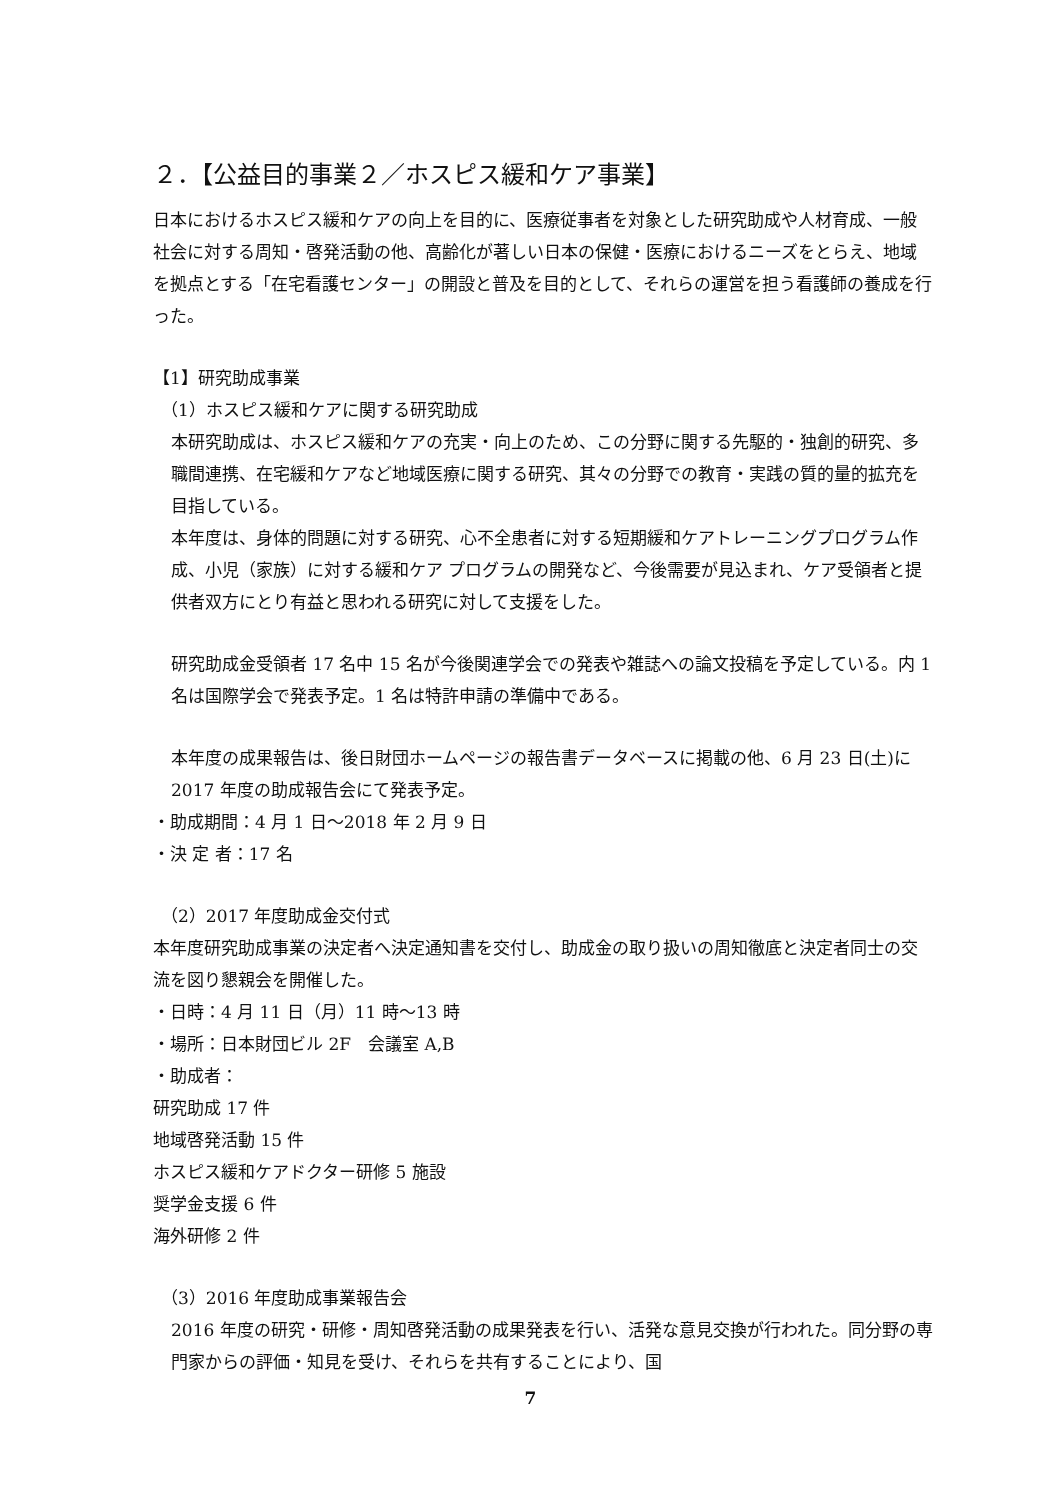２．【公益目的事業２／ホスピス緩和ケア事業】
日本におけるホスピス緩和ケアの向上を目的に、医療従事者を対象とした研究助成や人材育成、一般社会に対する周知・啓発活動の他、高齢化が著しい日本の保健・医療におけるニーズをとらえ、地域を拠点とする「在宅看護センター」の開設と普及を目的として、それらの運営を担う看護師の養成を行った。
【1】研究助成事業
（1）ホスピス緩和ケアに関する研究助成
本研究助成は、ホスピス緩和ケアの充実・向上のため、この分野に関する先駆的・独創的研究、多職間連携、在宅緩和ケアなど地域医療に関する研究、其々の分野での教育・実践の質的量的拡充を目指している。
本年度は、身体的問題に対する研究、心不全患者に対する短期緩和ケアトレーニングプログラム作成、小児（家族）に対する緩和ケア プログラムの開発など、今後需要が見込まれ、ケア受領者と提供者双方にとり有益と思われる研究に対して支援をした。
研究助成金受領者 17 名中 15 名が今後関連学会での発表や雑誌への論文投稿を予定している。内 1 名は国際学会で発表予定。1 名は特許申請の準備中である。
本年度の成果報告は、後日財団ホームページの報告書データベースに掲載の他、6 月 23 日(土)に 2017 年度の助成報告会にて発表予定。
・助成期間：4 月 1 日～2018 年 2 月 9 日
・決 定 者：17 名
（2）2017 年度助成金交付式
本年度研究助成事業の決定者へ決定通知書を交付し、助成金の取り扱いの周知徹底と決定者同士の交流を図り懇親会を開催した。
・日時：4 月 11 日（月）11 時～13 時
・場所：日本財団ビル 2F　会議室 A,B
・助成者：
研究助成 17 件
地域啓発活動 15 件
ホスピス緩和ケアドクター研修 5 施設
奨学金支援 6 件
海外研修 2 件
（3）2016 年度助成事業報告会
2016 年度の研究・研修・周知啓発活動の成果発表を行い、活発な意見交換が行われた。同分野の専門家からの評価・知見を受け、それらを共有することにより、国
7